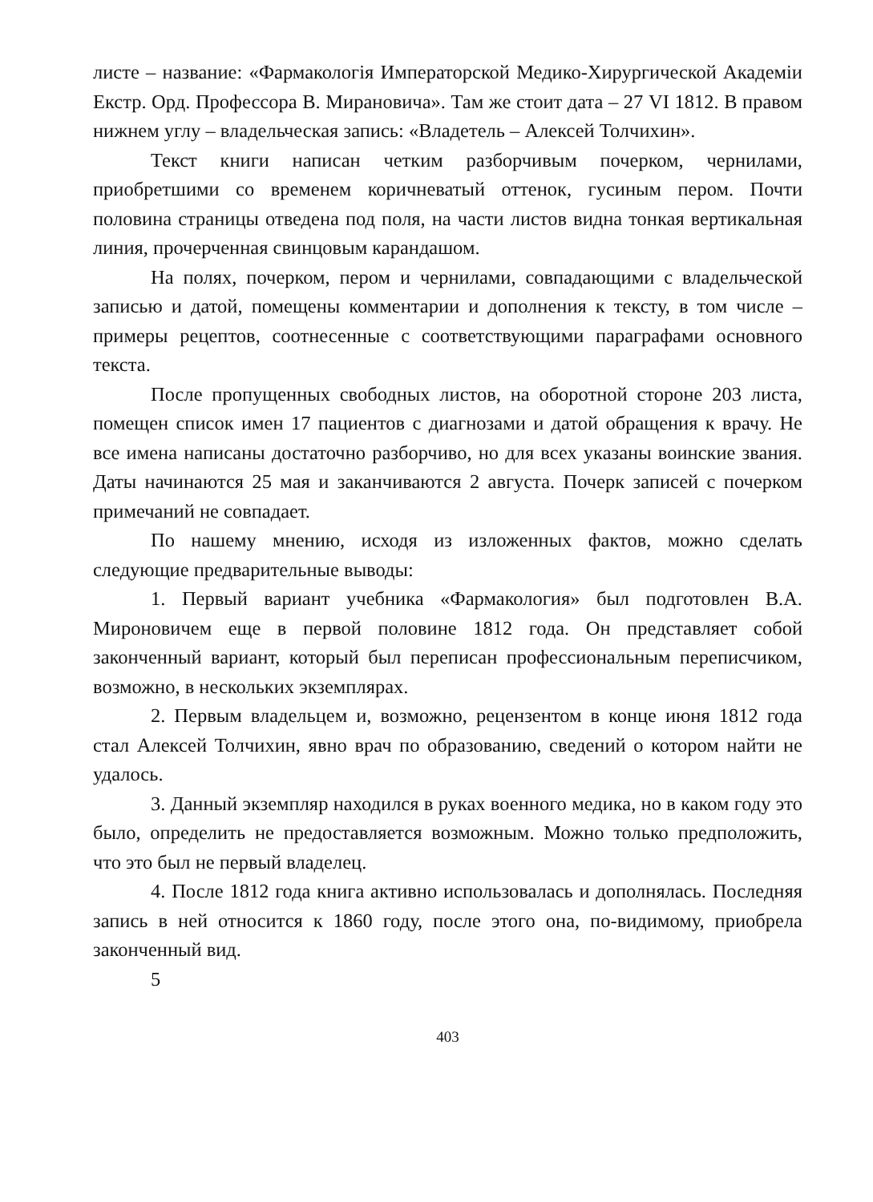листе – название: «Фармакологія Императорской Медико-Хирургической Академіи Екстр. Орд. Профессора В. Мирановича». Там же стоит дата – 27 VI 1812. В правом нижнем углу – владельческая запись: «Владетель – Алексей Толчихин».
Текст книги написан четким разборчивым почерком, чернилами, приобретшими со временем коричневатый оттенок, гусиным пером. Почти половина страницы отведена под поля, на части листов видна тонкая вертикальная линия, прочерченная свинцовым карандашом.
На полях, почерком, пером и чернилами, совпадающими с владельческой записью и датой, помещены комментарии и дополнения к тексту, в том числе – примеры рецептов, соотнесенные с соответствующими параграфами основного текста.
После пропущенных свободных листов, на оборотной стороне 203 листа, помещен список имен 17 пациентов с диагнозами и датой обращения к врачу. Не все имена написаны достаточно разборчиво, но для всех указаны воинские звания. Даты начинаются 25 мая и заканчиваются 2 августа. Почерк записей с почерком примечаний не совпадает.
По нашему мнению, исходя из изложенных фактов, можно сделать следующие предварительные выводы:
1. Первый вариант учебника «Фармакология» был подготовлен В.А. Мироновичем еще в первой половине 1812 года. Он представляет собой законченный вариант, который был переписан профессиональным переписчиком, возможно, в нескольких экземплярах.
2. Первым владельцем и, возможно, рецензентом в конце июня 1812 года стал Алексей Толчихин, явно врач по образованию, сведений о котором найти не удалось.
3. Данный экземпляр находился в руках военного медика, но в каком году это было, определить не предоставляется возможным. Можно только предположить, что это был не первый владелец.
4. После 1812 года книга активно использовалась и дополнялась. Последняя запись в ней относится к 1860 году, после этого она, по-видимому, приобрела законченный вид.
5
403